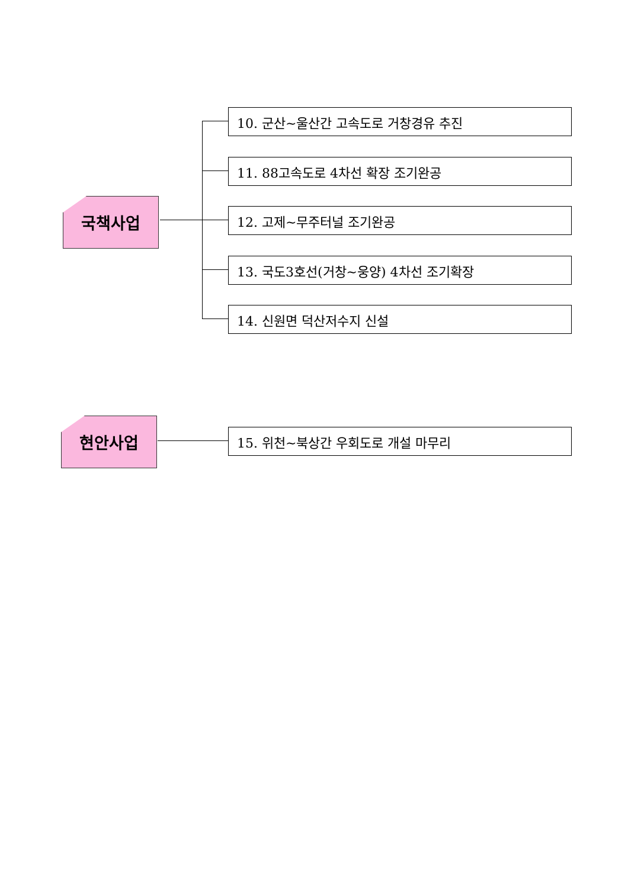국책사업
10. 군산~울산간 고속도로 거창경유 추진
11. 88고속도로 4차선 확장 조기완공
12. 고제~무주터널 조기완공
13. 국도3호선(거창~웅양) 4차선 조기확장
14. 신원면 덕산저수지 신설
현안사업 15. 위천~북상간 우회도로 개설 마무리